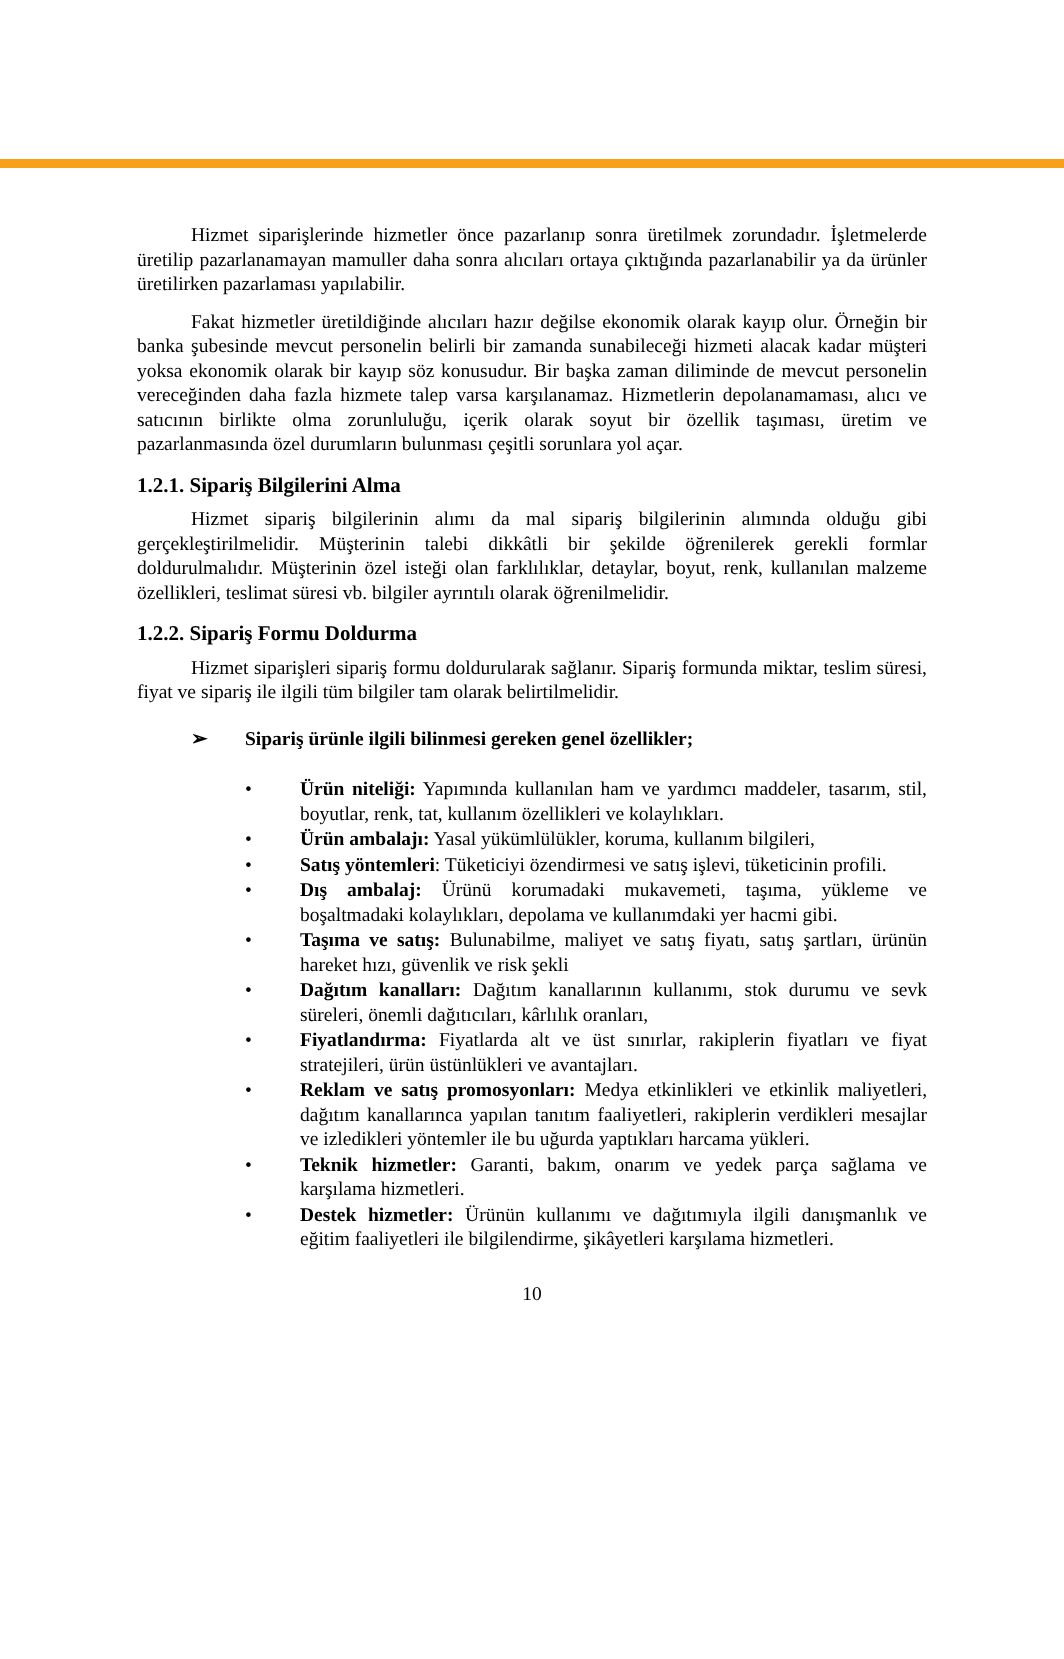Hizmet siparişlerinde hizmetler önce pazarlanıp sonra üretilmek zorundadır. İşletmelerde üretilip pazarlanamayan mamuller daha sonra alıcıları ortaya çıktığında pazarlanabilir ya da ürünler üretilirken pazarlaması yapılabilir.
Fakat hizmetler üretildiğinde alıcıları hazır değilse ekonomik olarak kayıp olur. Örneğin bir banka şubesinde mevcut personelin belirli bir zamanda sunabileceği hizmeti alacak kadar müşteri yoksa ekonomik olarak bir kayıp söz konusudur. Bir başka zaman diliminde de mevcut personelin vereceğinden daha fazla hizmete talep varsa karşılanamaz. Hizmetlerin depolanamaması, alıcı ve satıcının birlikte olma zorunluluğu, içerik olarak soyut bir özellik taşıması, üretim ve pazarlanmasında özel durumların bulunması çeşitli sorunlara yol açar.
1.2.1. Sipariş Bilgilerini Alma
Hizmet sipariş bilgilerinin alımı da mal sipariş bilgilerinin alımında olduğu gibi gerçekleştirilmelidir. Müşterinin talebi dikkâtli bir şekilde öğrenilerek gerekli formlar doldurulmalıdır. Müşterinin özel isteği olan farklılıklar, detaylar, boyut, renk, kullanılan malzeme özellikleri, teslimat süresi vb. bilgiler ayrıntılı olarak öğrenilmelidir.
1.2.2. Sipariş Formu Doldurma
Hizmet siparişleri sipariş formu doldurularak sağlanır. Sipariş formunda miktar, teslim süresi, fiyat ve sipariş ile ilgili tüm bilgiler tam olarak belirtilmelidir.
➢ Sipariş ürünle ilgili bilinmesi gereken genel özellikler;
• Ürün niteliği: Yapımında kullanılan ham ve yardımcı maddeler, tasarım, stil, boyutlar, renk, tat, kullanım özellikleri ve kolaylıkları.
• Ürün ambalajı: Yasal yükümlülükler, koruma, kullanım bilgileri,
• Satış yöntemleri: Tüketiciyi özendirmesi ve satış işlevi, tüketicinin profili.
• Dış ambalaj: Ürünü korumadaki mukavemeti, taşıma, yükleme ve boşaltmadaki kolaylıkları, depolama ve kullanımdaki yer hacmi gibi.
• Taşıma ve satış: Bulunabilme, maliyet ve satış fiyatı, satış şartları, ürünün hareket hızı, güvenlik ve risk şekli
• Dağıtım kanalları: Dağıtım kanallarının kullanımı, stok durumu ve sevk süreleri, önemli dağıtıcıları, kârlılık oranları,
• Fiyatlandırma: Fiyatlarda alt ve üst sınırlar, rakiplerin fiyatları ve fiyat stratejileri, ürün üstünlükleri ve avantajları.
• Reklam ve satış promosyonları: Medya etkinlikleri ve etkinlik maliyetleri, dağıtım kanallarınca yapılan tanıtım faaliyetleri, rakiplerin verdikleri mesajlar ve izledikleri yöntemler ile bu uğurda yaptıkları harcama yükleri.
• Teknik hizmetler: Garanti, bakım, onarım ve yedek parça sağlama ve karşılama hizmetleri.
• Destek hizmetler: Ürünün kullanımı ve dağıtımıyla ilgili danışmanlık ve eğitim faaliyetleri ile bilgilendirme, şikâyetleri karşılama hizmetleri.
10